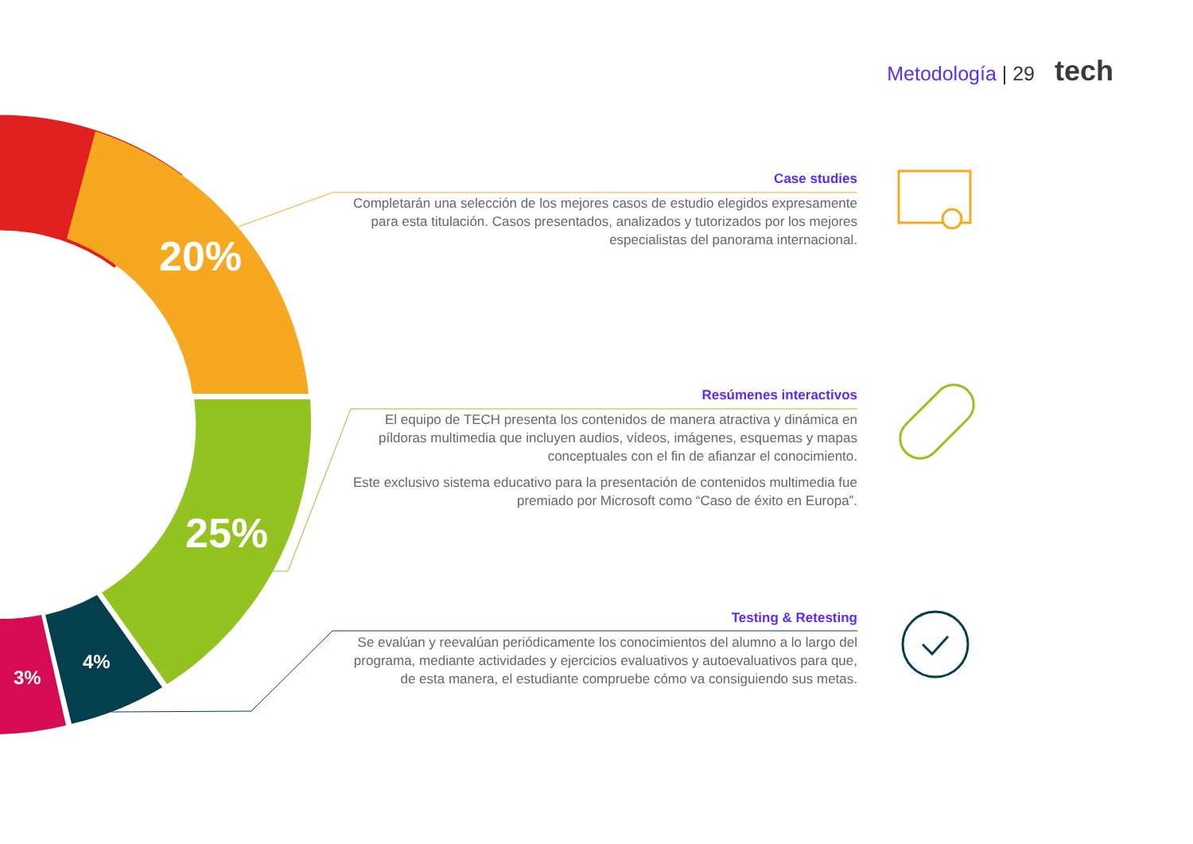Metodología | 29 tech
20%
25%
4%
3%
Case studies
Completarán una selección de los mejores casos de estudio elegidos expresamente para esta titulación. Casos presentados, analizados y tutorizados por los mejores especialistas del panorama internacional.
Resúmenes interactivos
El equipo de TECH presenta los contenidos de manera atractiva y dinámica en píldoras multimedia que incluyen audios, vídeos, imágenes, esquemas y mapas conceptuales con el fin de afianzar el conocimiento.
Este exclusivo sistema educativo para la presentación de contenidos multimedia fue premiado por Microsoft como “Caso de éxito en Europa”.
Testing & Retesting
Se evalúan y reevalúan periódicamente los conocimientos del alumno a lo largo del programa, mediante actividades y ejercicios evaluativos y autoevaluativos para que, de esta manera, el estudiante compruebe cómo va consiguiendo sus metas.